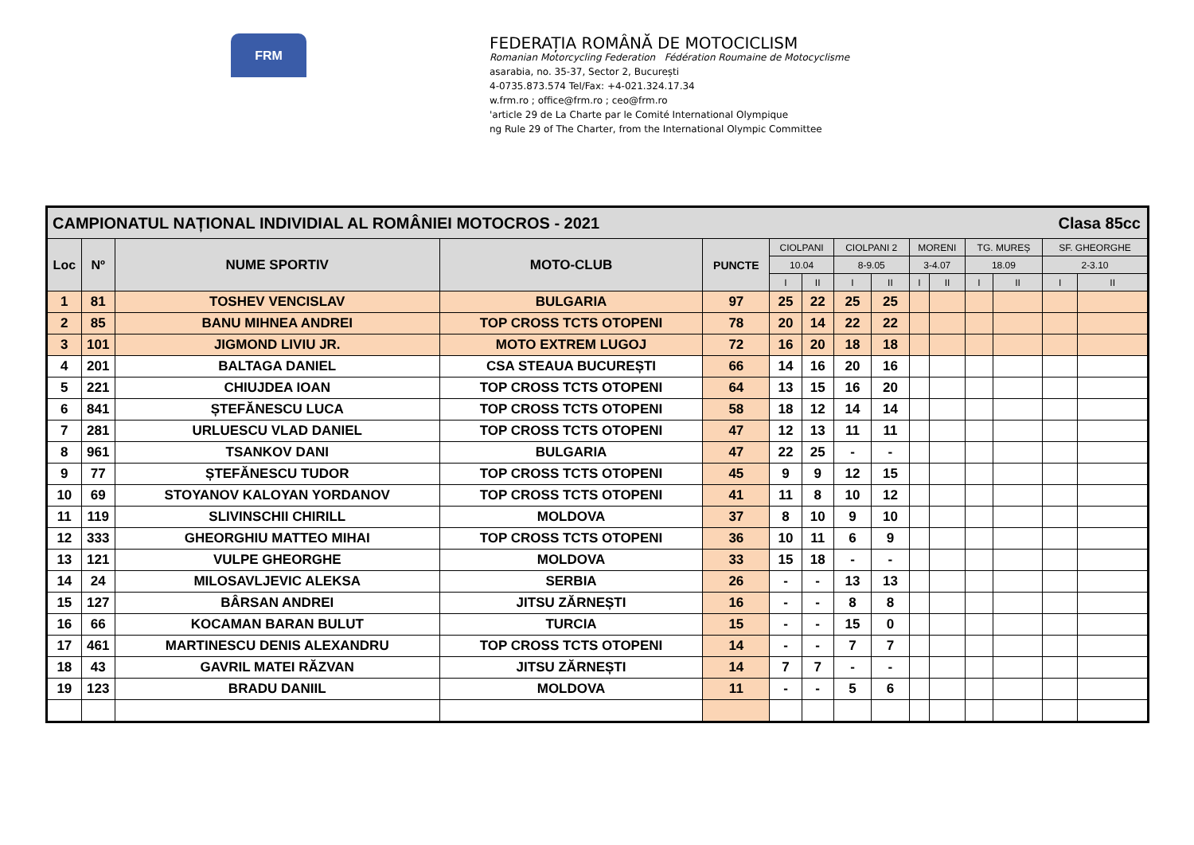FRM
FEDERAȚIA ROMÂNĂ DE MOTOCICLISM
Romanian Motorcycling Federation Fédération Roumaine de Motocyclisme
asarabia, no. 35-37, Sector 2, București
4-0735.873.574 Tel/Fax: +4-021.324.17.34
w.frm.ro ; office@frm.ro ; ceo@frm.ro
'article 29 de La Charte par le Comité International Olympique
ng Rule 29 of The Charter, from the International Olympic Committee
| CAMPIONATUL NAȚIONAL INDIVIDIAL AL ROMÂNIEI MOTOCROS - 2021 Clasa 85cc | | | | | | | | | | | | | | |
| --- | --- | --- | --- | --- | --- | --- | --- | --- | --- | --- | --- | --- | --- | --- |
| Loc | Nº | NUME SPORTIV | MOTO-CLUB | PUNCTE | CIOLPANI | | CIOLPANI 2 | | MORENI | | TG. MUREȘ | | SF. GHEORGHE | |
| | | | | | 10.04 | | 8-9.05 | | 3-4.07 | | 18.09 | | 2-3.10 | |
| | | | | | I | II | I | II | I | II | I | II | I | II |
| 1 | 81 | TOSHEV VENCISLAV | BULGARIA | 97 | 25 | 22 | 25 | 25 | | | | | | |
| 2 | 85 | BANU MIHNEA ANDREI | TOP CROSS TCTS OTOPENI | 78 | 20 | 14 | 22 | 22 | | | | | | |
| 3 | 101 | JIGMOND LIVIU JR. | MOTO EXTREM LUGOJ | 72 | 16 | 20 | 18 | 18 | | | | | | |
| 4 | 201 | BALTAGA DANIEL | CSA STEAUA BUCUREȘTI | 66 | 14 | 16 | 20 | 16 | | | | | | |
| 5 | 221 | CHIUJDEA IOAN | TOP CROSS TCTS OTOPENI | 64 | 13 | 15 | 16 | 20 | | | | | | |
| 6 | 841 | ȘTEFĂNESCU LUCA | TOP CROSS TCTS OTOPENI | 58 | 18 | 12 | 14 | 14 | | | | | | |
| 7 | 281 | URLUESCU VLAD DANIEL | TOP CROSS TCTS OTOPENI | 47 | 12 | 13 | 11 | 11 | | | | | | |
| 8 | 961 | TSANKOV DANI | BULGARIA | 47 | 22 | 25 | - | - | | | | | | |
| 9 | 77 | ȘTEFĂNESCU TUDOR | TOP CROSS TCTS OTOPENI | 45 | 9 | 9 | 12 | 15 | | | | | | |
| 10 | 69 | STOYANOV KALOYAN YORDANOV | TOP CROSS TCTS OTOPENI | 41 | 11 | 8 | 10 | 12 | | | | | | |
| 11 | 119 | SLIVINSCHII CHIRILL | MOLDOVA | 37 | 8 | 10 | 9 | 10 | | | | | | |
| 12 | 333 | GHEORGHIU MATTEO MIHAI | TOP CROSS TCTS OTOPENI | 36 | 10 | 11 | 6 | 9 | | | | | | |
| 13 | 121 | VULPE GHEORGHE | MOLDOVA | 33 | 15 | 18 | - | - | | | | | | |
| 14 | 24 | MILOSAVLJEVIC ALEKSA | SERBIA | 26 | - | - | 13 | 13 | | | | | | |
| 15 | 127 | BÂRSAN ANDREI | JITSU ZĂRNEȘTI | 16 | - | - | 8 | 8 | | | | | | |
| 16 | 66 | KOCAMAN BARAN BULUT | TURCIA | 15 | - | - | 15 | 0 | | | | | | |
| 17 | 461 | MARTINESCU DENIS ALEXANDRU | TOP CROSS TCTS OTOPENI | 14 | - | - | 7 | 7 | | | | | | |
| 18 | 43 | GAVRIL MATEI RĂZVAN | JITSU ZĂRNEȘTI | 14 | 7 | 7 | - | - | | | | | | |
| 19 | 123 | BRADU DANIIL | MOLDOVA | 11 | - | - | 5 | 6 | | | | | | |